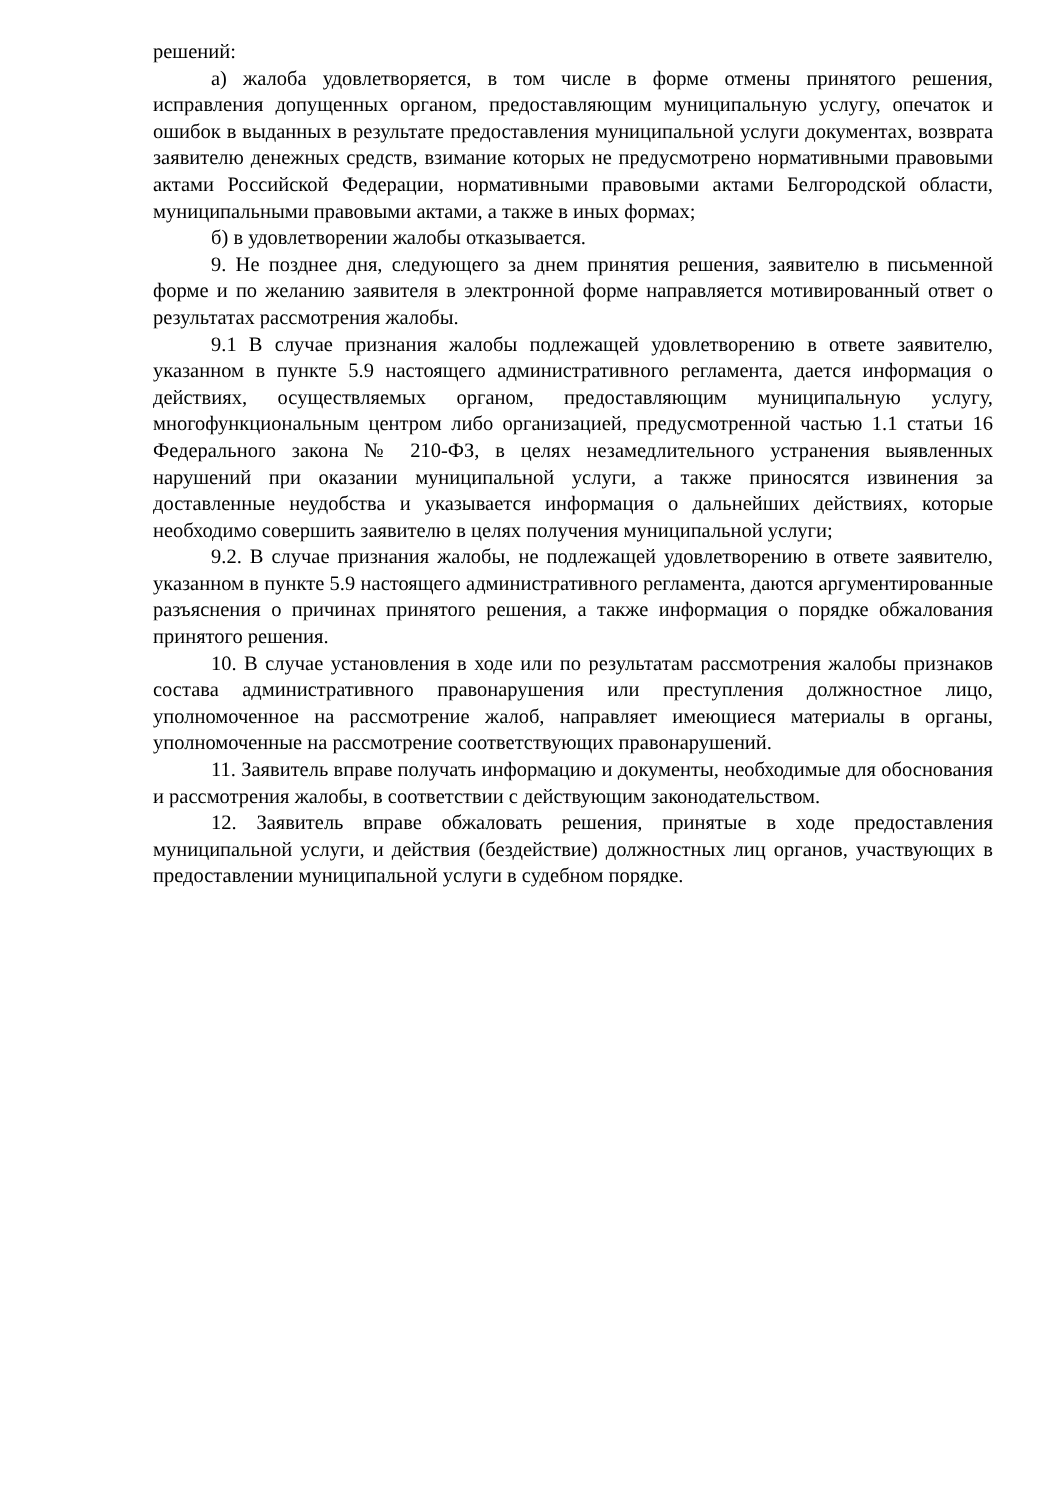решений:
а) жалоба удовлетворяется, в том числе в форме отмены принятого решения, исправления допущенных органом, предоставляющим муниципальную услугу, опечаток и ошибок в выданных в результате предоставления муниципальной услуги документах, возврата заявителю денежных средств, взимание которых не предусмотрено нормативными правовыми актами Российской Федерации, нормативными правовыми актами Белгородской области, муниципальными правовыми актами, а также в иных формах;
б) в удовлетворении жалобы отказывается.
9. Не позднее дня, следующего за днем принятия решения, заявителю в письменной форме и по желанию заявителя в электронной форме направляется мотивированный ответ о результатах рассмотрения жалобы.
9.1 В случае признания жалобы подлежащей удовлетворению в ответе заявителю, указанном в пункте 5.9 настоящего административного регламента, дается информация о действиях, осуществляемых органом, предоставляющим муниципальную услугу, многофункциональным центром либо организацией, предусмотренной частью 1.1 статьи 16 Федерального закона № 210-ФЗ, в целях незамедлительного устранения выявленных нарушений при оказании муниципальной услуги, а также приносятся извинения за доставленные неудобства и указывается информация о дальнейших действиях, которые необходимо совершить заявителю в целях получения муниципальной услуги;
9.2. В случае признания жалобы, не подлежащей удовлетворению в ответе заявителю, указанном в пункте 5.9 настоящего административного регламента, даются аргументированные разъяснения о причинах принятого решения, а также информация о порядке обжалования принятого решения.
10. В случае установления в ходе или по результатам рассмотрения жалобы признаков состава административного правонарушения или преступления должностное лицо, уполномоченное на рассмотрение жалоб, направляет имеющиеся материалы в органы, уполномоченные на рассмотрение соответствующих правонарушений.
11. Заявитель вправе получать информацию и документы, необходимые для обоснования и рассмотрения жалобы, в соответствии с действующим законодательством.
12. Заявитель вправе обжаловать решения, принятые в ходе предоставления муниципальной услуги, и действия (бездействие) должностных лиц органов, участвующих в предоставлении муниципальной услуги в судебном порядке.